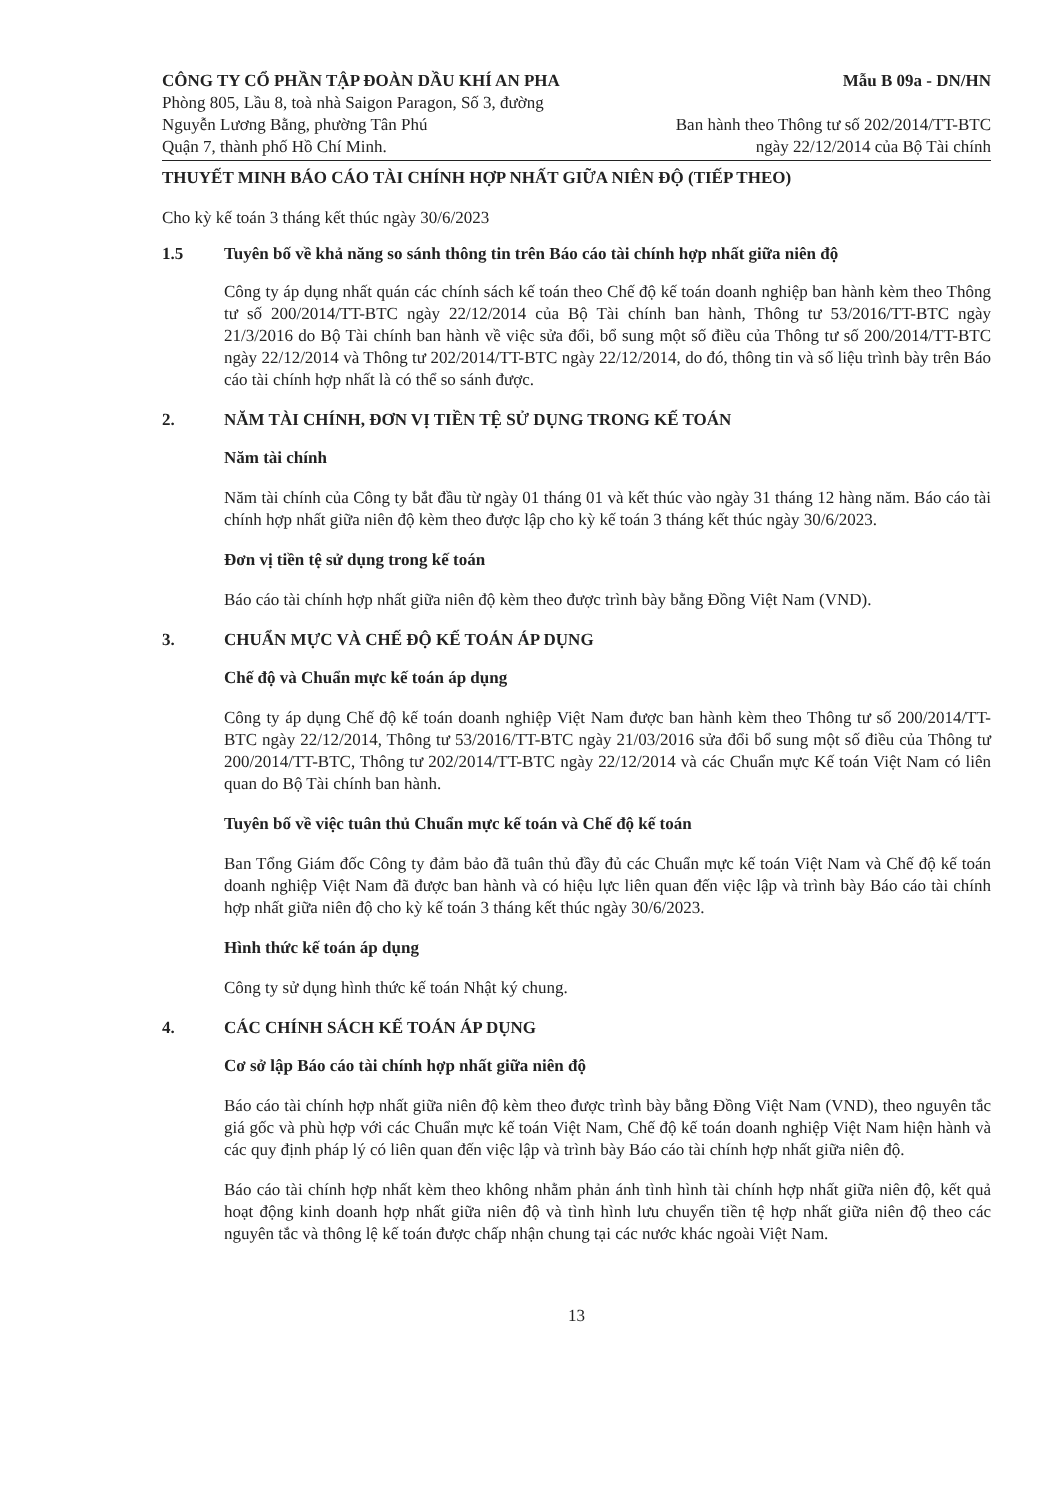CÔNG TY CỔ PHẦN TẬP ĐOÀN DẦU KHÍ AN PHA
Phòng 805, Lầu 8, toà nhà Saigon Paragon, Số 3, đường
Nguyễn Lương Bằng, phường Tân Phú
Quận 7, thành phố Hồ Chí Minh.
Mẫu B 09a - DN/HN
Ban hành theo Thông tư số 202/2014/TT-BTC
ngày 22/12/2014 của Bộ Tài chính
THUYẾT MINH BÁO CÁO TÀI CHÍNH HỢP NHẤT GIỮA NIÊN ĐỘ (TIẾP THEO)
Cho kỳ kế toán 3 tháng kết thúc ngày 30/6/2023
1.5 Tuyên bố về khả năng so sánh thông tin trên Báo cáo tài chính hợp nhất giữa niên độ
Công ty áp dụng nhất quán các chính sách kế toán theo Chế độ kế toán doanh nghiệp ban hành kèm theo Thông tư số 200/2014/TT-BTC ngày 22/12/2014 của Bộ Tài chính ban hành, Thông tư 53/2016/TT-BTC ngày 21/3/2016 do Bộ Tài chính ban hành về việc sửa đổi, bổ sung một số điều của Thông tư số 200/2014/TT-BTC ngày 22/12/2014 và Thông tư 202/2014/TT-BTC ngày 22/12/2014, do đó, thông tin và số liệu trình bày trên Báo cáo tài chính hợp nhất là có thể so sánh được.
2. NĂM TÀI CHÍNH, ĐƠN VỊ TIỀN TỆ SỬ DỤNG TRONG KẾ TOÁN
Năm tài chính
Năm tài chính của Công ty bắt đầu từ ngày 01 tháng 01 và kết thúc vào ngày 31 tháng 12 hàng năm. Báo cáo tài chính hợp nhất giữa niên độ kèm theo được lập cho kỳ kế toán 3 tháng kết thúc ngày 30/6/2023.
Đơn vị tiền tệ sử dụng trong kế toán
Báo cáo tài chính hợp nhất giữa niên độ kèm theo được trình bày bằng Đồng Việt Nam (VND).
3. CHUẨN MỰC VÀ CHẾ ĐỘ KẾ TOÁN ÁP DỤNG
Chế độ và Chuẩn mực kế toán áp dụng
Công ty áp dụng Chế độ kế toán doanh nghiệp Việt Nam được ban hành kèm theo Thông tư số 200/2014/TT-BTC ngày 22/12/2014, Thông tư 53/2016/TT-BTC ngày 21/03/2016 sửa đổi bổ sung một số điều của Thông tư 200/2014/TT-BTC, Thông tư 202/2014/TT-BTC ngày 22/12/2014 và các Chuẩn mực Kế toán Việt Nam có liên quan do Bộ Tài chính ban hành.
Tuyên bố về việc tuân thủ Chuẩn mực kế toán và Chế độ kế toán
Ban Tổng Giám đốc Công ty đảm bảo đã tuân thủ đầy đủ các Chuẩn mực kế toán Việt Nam và Chế độ kế toán doanh nghiệp Việt Nam đã được ban hành và có hiệu lực liên quan đến việc lập và trình bày Báo cáo tài chính hợp nhất giữa niên độ cho kỳ kế toán 3 tháng kết thúc ngày 30/6/2023.
Hình thức kế toán áp dụng
Công ty sử dụng hình thức kế toán Nhật ký chung.
4. CÁC CHÍNH SÁCH KẾ TOÁN ÁP DỤNG
Cơ sở lập Báo cáo tài chính hợp nhất giữa niên độ
Báo cáo tài chính hợp nhất giữa niên độ kèm theo được trình bày bằng Đồng Việt Nam (VND), theo nguyên tắc giá gốc và phù hợp với các Chuẩn mực kế toán Việt Nam, Chế độ kế toán doanh nghiệp Việt Nam hiện hành và các quy định pháp lý có liên quan đến việc lập và trình bày Báo cáo tài chính hợp nhất giữa niên độ.
Báo cáo tài chính hợp nhất kèm theo không nhằm phản ánh tình hình tài chính hợp nhất giữa niên độ, kết quả hoạt động kinh doanh hợp nhất giữa niên độ và tình hình lưu chuyển tiền tệ hợp nhất giữa niên độ theo các nguyên tắc và thông lệ kế toán được chấp nhận chung tại các nước khác ngoài Việt Nam.
13